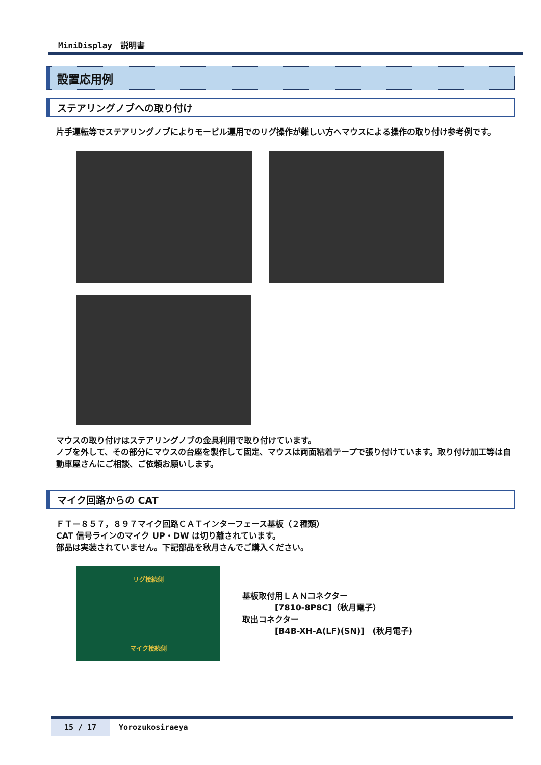MiniDisplay　説明書
設置応用例
ステアリングノブへの取り付け
片手運転等でステアリングノブによりモービル運用でのリグ操作が難しい方へマウスによる操作の取り付け参考例です。
マウスの取り付けはステアリングノブの金具利用で取り付けています。
ノブを外して、その部分にマウスの台座を製作して固定、マウスは両面粘着テープで張り付けています。取り付け加工等は自動車屋さんにご相談、ご依頼お願いします。
マイク回路からの CAT
ＦＴ－８５７，８９７マイク回路ＣＡＴインターフェース基板（２種類）
CAT 信号ラインのマイク UP・DW は切り離されています。
部品は実装されていません。下記部品を秋月さんでご購入ください。
リグ接続側
マイク接続側
基板取付用ＬＡＮコネクター
　　　　[7810-8P8C]（秋月電子）
取出コネクター
　　　　[B4B-XH-A(LF)(SN)]　(秋月電子)
15 / 17 Yorozukosiraeya